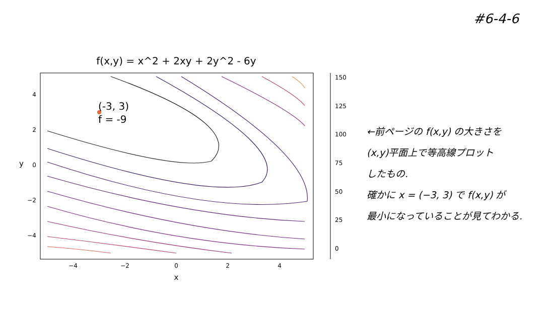#6-4-6
f(x,y) = x^2 + 2xy + 2y^2 - 6y
(-3, 3)
f = -9
4
2
0
−2
−4
−4
−2
0
2
4
x
y
150
125
100
75
50
25
0
←前ページの f(x,y) の大きさを
(x,y)平面上で等高線プロット
したもの.
確かに x = (−3, 3) で f(x,y) が
最小になっていることが見てわかる.